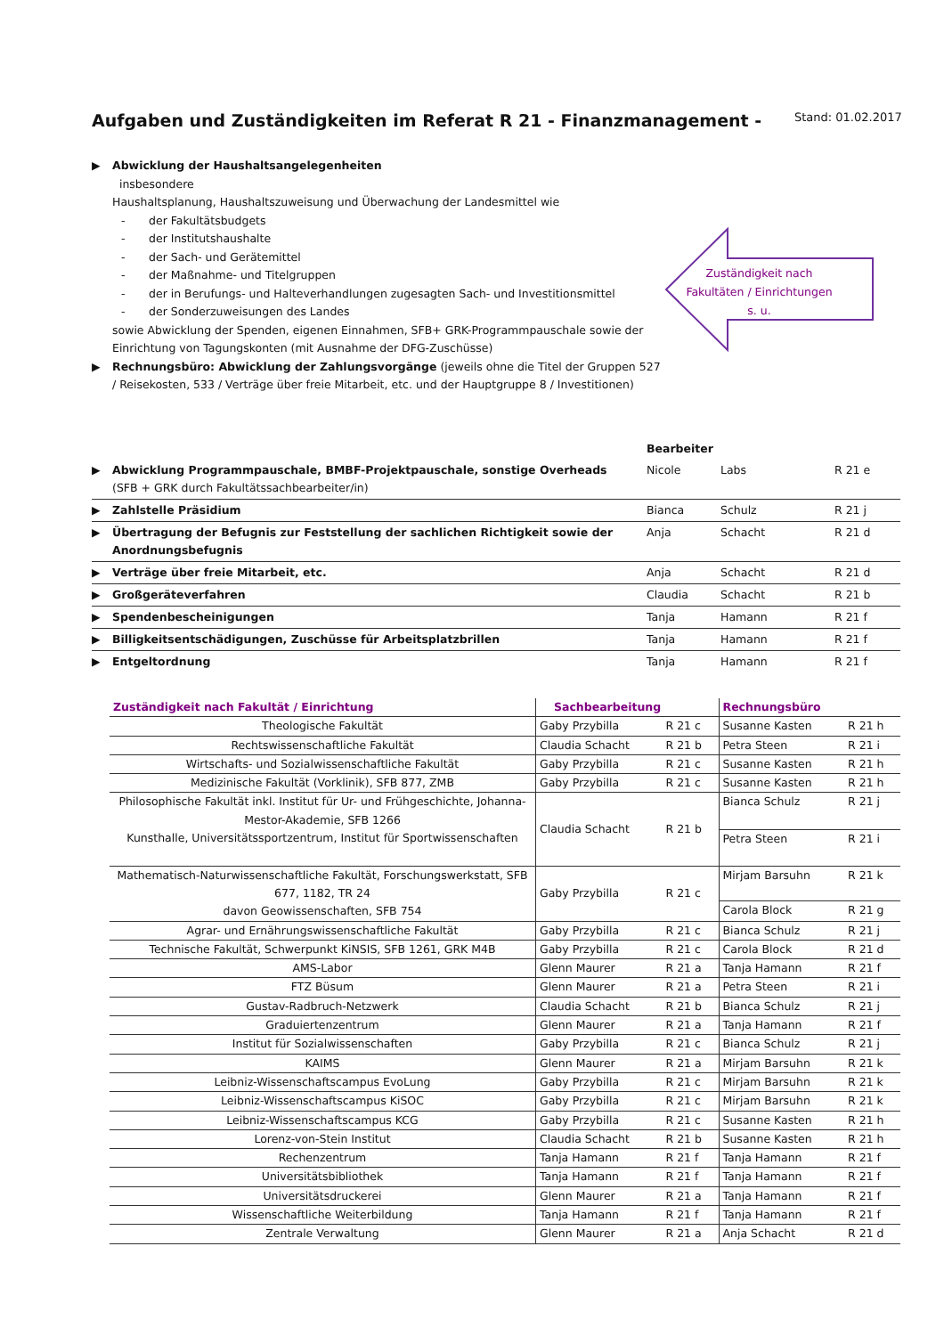Aufgaben und Zuständigkeiten im Referat R 21 - Finanzmanagement -
Stand: 01.02.2017
▶ Abwicklung der Haushaltsangelegenheiten
insbesondere
Haushaltsplanung, Haushaltszuweisung und Überwachung der Landesmittel wie
- der Fakultätsbudgets
- der Institutshaushalte
- der Sach- und Gerätemittel
- der Maßnahme- und Titelgruppen
- der in Berufungs- und Halteverhandlungen zugesagten Sach- und Investitionsmittel
- der Sonderzuweisungen des Landes
sowie Abwicklung der Spenden, eigenen Einnahmen, SFB+ GRK-Programmpauschale sowie der Einrichtung von Tagungskonten (mit Ausnahme der DFG-Zuschüsse)
▶ Rechnungsbüro: Abwicklung der Zahlungsvorgänge (jeweils ohne die Titel der Gruppen 527 / Reisekosten, 533 / Verträge über freie Mitarbeit, etc. und der Hauptgruppe 8 / Investitionen)
Zuständigkeit nach
Fakultäten / Einrichtungen
s. u.
| | | Bearbeiter | | |
| ▶ | Abwicklung Programmpauschale, BMBF-Projektpauschale, sonstige Overheads (SFB + GRK durch Fakultätssachbearbeiter/in) | Nicole | Labs | R 21 e |
| ▶ | Zahlstelle Präsidium | Bianca | Schulz | R 21 j |
| ▶ | Übertragung der Befugnis zur Feststellung der sachlichen Richtigkeit sowie der Anordnungsbefugnis | Anja | Schacht | R 21 d |
| ▶ | Verträge über freie Mitarbeit, etc. | Anja | Schacht | R 21 d |
| ▶ | Großgeräteverfahren | Claudia | Schacht | R 21 b |
| ▶ | Spendenbescheinigungen | Tanja | Hamann | R 21 f |
| ▶ | Billigkeitsentschädigungen, Zuschüsse für Arbeitsplatzbrillen | Tanja | Hamann | R 21 f |
| ▶ | Entgeltordnung | Tanja | Hamann | R 21 f |
| Zuständigkeit nach Fakultät / Einrichtung | Sachbearbeitung | | Rechnungsbüro | |
| --- | --- | --- | --- | --- |
| Theologische Fakultät | Gaby Przybilla | R 21 c | Susanne Kasten | R 21 h |
| Rechtswissenschaftliche Fakultät | Claudia Schacht | R 21 b | Petra Steen | R 21 i |
| Wirtschafts- und Sozialwissenschaftliche Fakultät | Gaby Przybilla | R 21 c | Susanne Kasten | R 21 h |
| Medizinische Fakultät (Vorklinik), SFB 877, ZMB | Gaby Przybilla | R 21 c | Susanne Kasten | R 21 h |
| Philosophische Fakultät inkl. Institut für Ur- und Frühgeschichte, Johanna-Mestor-Akademie, SFB 1266 Kunsthalle, Universitätssportzentrum, Institut für Sportwissenschaften | Claudia Schacht | R 21 b | Bianca Schulz | R 21 j |
| | | | Petra Steen | R 21 i |
| Mathematisch-Naturwissenschaftliche Fakultät, Forschungswerkstatt, SFB 677, 1182, TR 24 davon Geowissenschaften, SFB 754 | Gaby Przybilla | R 21 c | Mirjam Barsuhn | R 21 k |
| | | | Carola Block | R 21 g |
| Agrar- und Ernährungswissenschaftliche Fakultät | Gaby Przybilla | R 21 c | Bianca Schulz | R 21 j |
| Technische Fakultät, Schwerpunkt KiNSIS, SFB 1261, GRK M4B | Gaby Przybilla | R 21 c | Carola Block | R 21 d |
| AMS-Labor | Glenn Maurer | R 21 a | Tanja Hamann | R 21 f |
| FTZ Büsum | Glenn Maurer | R 21 a | Petra Steen | R 21 i |
| Gustav-Radbruch-Netzwerk | Claudia Schacht | R 21 b | Bianca Schulz | R 21 j |
| Graduiertenzentrum | Glenn Maurer | R 21 a | Tanja Hamann | R 21 f |
| Institut für Sozialwissenschaften | Gaby Przybilla | R 21 c | Bianca Schulz | R 21 j |
| KAIMS | Glenn Maurer | R 21 a | Mirjam Barsuhn | R 21 k |
| Leibniz-Wissenschaftscampus EvoLung | Gaby Przybilla | R 21 c | Mirjam Barsuhn | R 21 k |
| Leibniz-Wissenschaftscampus KiSOC | Gaby Przybilla | R 21 c | Mirjam Barsuhn | R 21 k |
| Leibniz-Wissenschaftscampus KCG | Gaby Przybilla | R 21 c | Susanne Kasten | R 21 h |
| Lorenz-von-Stein Institut | Claudia Schacht | R 21 b | Susanne Kasten | R 21 h |
| Rechenzentrum | Tanja Hamann | R 21 f | Tanja Hamann | R 21 f |
| Universitätsbibliothek | Tanja Hamann | R 21 f | Tanja Hamann | R 21 f |
| Universitätsdruckerei | Glenn Maurer | R 21 a | Tanja Hamann | R 21 f |
| Wissenschaftliche Weiterbildung | Tanja Hamann | R 21 f | Tanja Hamann | R 21 f |
| Zentrale Verwaltung | Glenn Maurer | R 21 a | Anja Schacht | R 21 d |